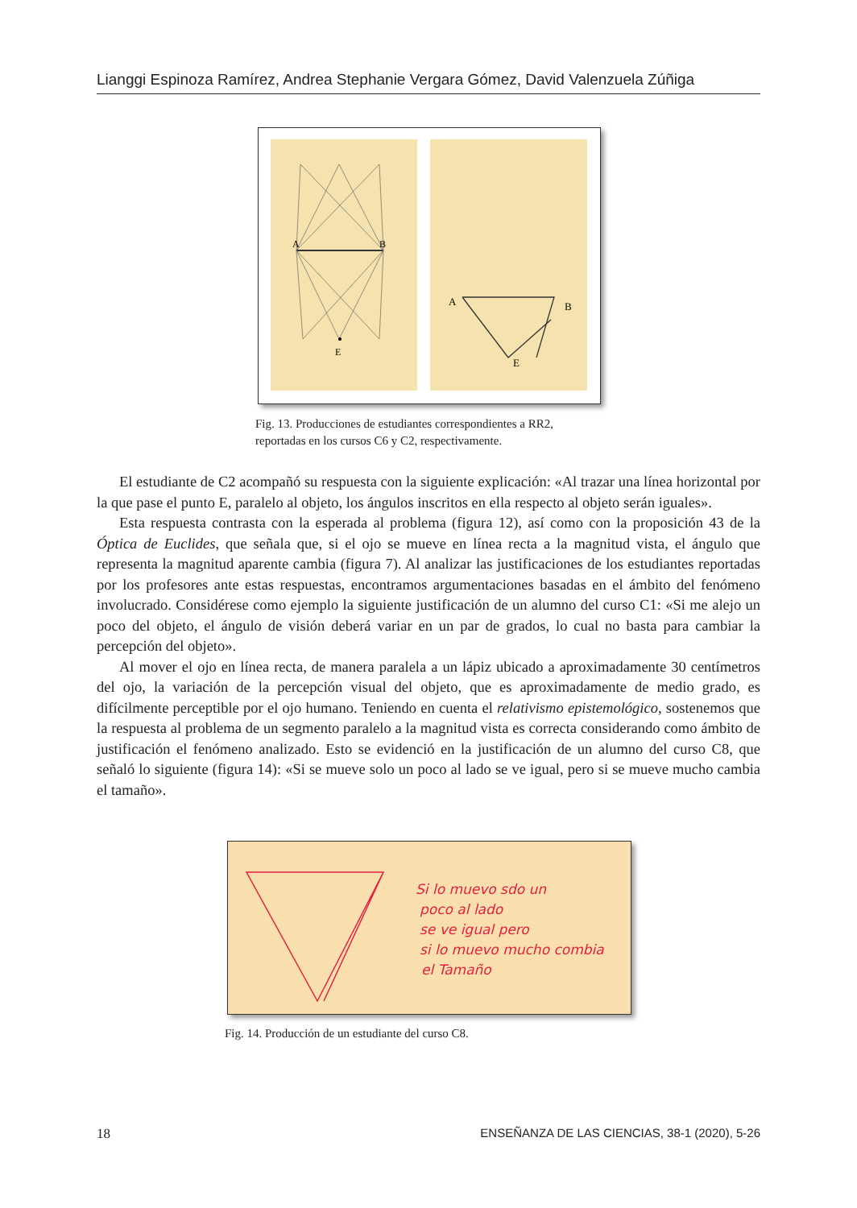Lianggi Espinoza Ramírez, Andrea Stephanie Vergara Gómez, David Valenzuela Zúñiga
A
B
E
A
B
E
Fig. 13. Producciones de estudiantes correspondientes a RR2, reportadas en los cursos C6 y C2, respectivamente.
El estudiante de C2 acompañó su respuesta con la siguiente explicación: «Al trazar una línea horizontal por la que pase el punto E, paralelo al objeto, los ángulos inscritos en ella respecto al objeto serán iguales».
Esta respuesta contrasta con la esperada al problema (figura 12), así como con la proposición 43 de la Óptica de Euclides, que señala que, si el ojo se mueve en línea recta a la magnitud vista, el ángulo que representa la magnitud aparente cambia (figura 7). Al analizar las justificaciones de los estudiantes reportadas por los profesores ante estas respuestas, encontramos argumentaciones basadas en el ámbito del fenómeno involucrado. Considérese como ejemplo la siguiente justificación de un alumno del curso C1: «Si me alejo un poco del objeto, el ángulo de visión deberá variar en un par de grados, lo cual no basta para cambiar la percepción del objeto».
Al mover el ojo en línea recta, de manera paralela a un lápiz ubicado a aproximadamente 30 centímetros del ojo, la variación de la percepción visual del objeto, que es aproximadamente de medio grado, es difícilmente perceptible por el ojo humano. Teniendo en cuenta el relativismo epistemológico, sostenemos que la respuesta al problema de un segmento paralelo a la magnitud vista es correcta considerando como ámbito de justificación el fenómeno analizado. Esto se evidenció en la justificación de un alumno del curso C8, que señaló lo siguiente (figura 14): «Si se mueve solo un poco al lado se ve igual, pero si se mueve mucho cambia el tamaño».
Si lo muevo sdo un
poco al lado
se ve igual pero
si lo muevo mucho combia
el Tamaño
Fig. 14. Producción de un estudiante del curso C8.
18 ENSEÑANZA DE LAS CIENCIAS, 38-1 (2020), 5-26